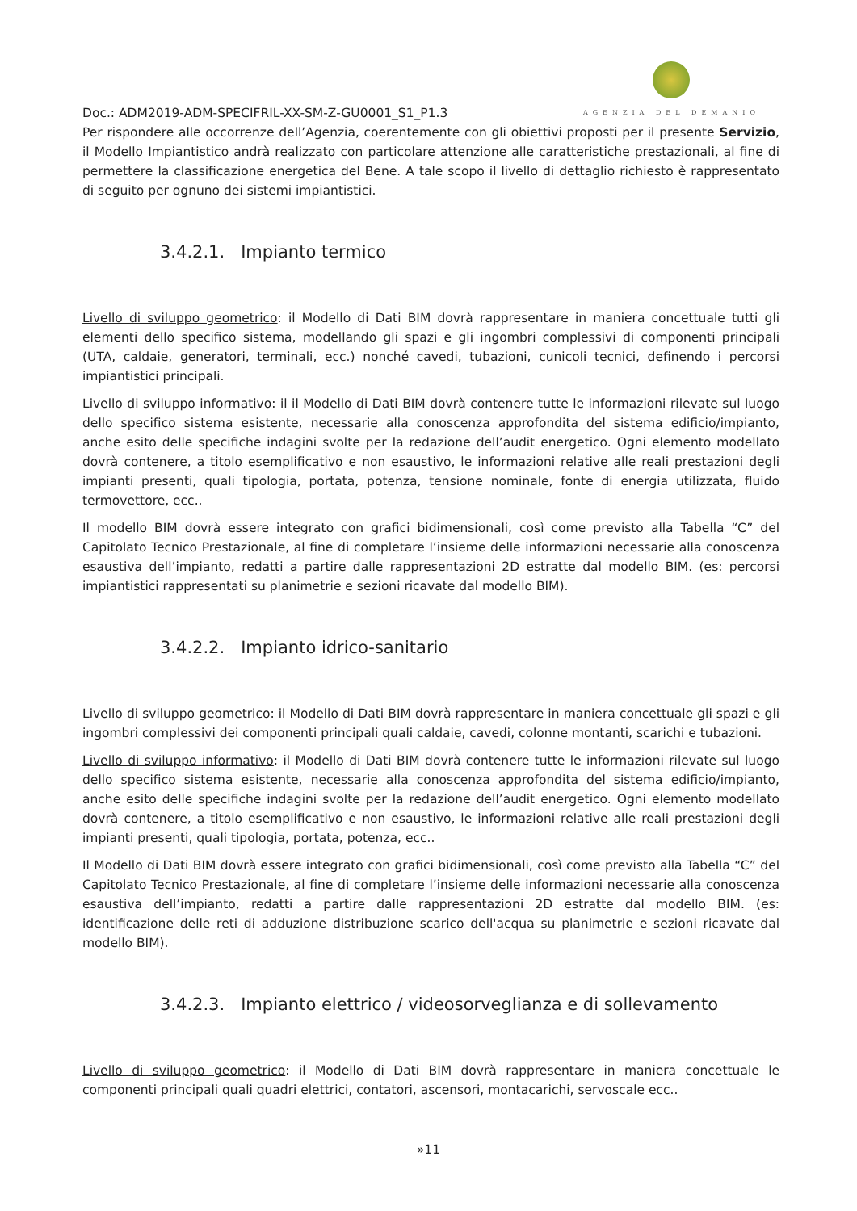Doc.: ADM2019-ADM-SPECIFRIL-XX-SM-Z-GU0001_S1_P1.3
AGENZIA DEL DEMANIO
Per rispondere alle occorrenze dell’Agenzia, coerentemente con gli obiettivi proposti per il presente Servizio, il Modello Impiantistico andrà realizzato con particolare attenzione alle caratteristiche prestazionali, al fine di permettere la classificazione energetica del Bene. A tale scopo il livello di dettaglio richiesto è rappresentato di seguito per ognuno dei sistemi impiantistici.
3.4.2.1. Impianto termico
Livello di sviluppo geometrico: il Modello di Dati BIM dovrà rappresentare in maniera concettuale tutti gli elementi dello specifico sistema, modellando gli spazi e gli ingombri complessivi di componenti principali (UTA, caldaie, generatori, terminali, ecc.) nonché cavedi, tubazioni, cunicoli tecnici, definendo i percorsi impiantistici principali.
Livello di sviluppo informativo: il il Modello di Dati BIM dovrà contenere tutte le informazioni rilevate sul luogo dello specifico sistema esistente, necessarie alla conoscenza approfondita del sistema edificio/impianto, anche esito delle specifiche indagini svolte per la redazione dell’audit energetico. Ogni elemento modellato dovrà contenere, a titolo esemplificativo e non esaustivo, le informazioni relative alle reali prestazioni degli impianti presenti, quali tipologia, portata, potenza, tensione nominale, fonte di energia utilizzata, fluido termovettore, ecc..
Il modello BIM dovrà essere integrato con grafici bidimensionali, così come previsto alla Tabella “C” del Capitolato Tecnico Prestazionale, al fine di completare l’insieme delle informazioni necessarie alla conoscenza esaustiva dell’impianto, redatti a partire dalle rappresentazioni 2D estratte dal modello BIM. (es: percorsi impiantistici rappresentati su planimetrie e sezioni ricavate dal modello BIM).
3.4.2.2. Impianto idrico-sanitario
Livello di sviluppo geometrico: il Modello di Dati BIM dovrà rappresentare in maniera concettuale gli spazi e gli ingombri complessivi dei componenti principali quali caldaie, cavedi, colonne montanti, scarichi e tubazioni.
Livello di sviluppo informativo: il Modello di Dati BIM dovrà contenere tutte le informazioni rilevate sul luogo dello specifico sistema esistente, necessarie alla conoscenza approfondita del sistema edificio/impianto, anche esito delle specifiche indagini svolte per la redazione dell’audit energetico. Ogni elemento modellato dovrà contenere, a titolo esemplificativo e non esaustivo, le informazioni relative alle reali prestazioni degli impianti presenti, quali tipologia, portata, potenza, ecc..
Il Modello di Dati BIM dovrà essere integrato con grafici bidimensionali, così come previsto alla Tabella “C” del Capitolato Tecnico Prestazionale, al fine di completare l’insieme delle informazioni necessarie alla conoscenza esaustiva dell’impianto, redatti a partire dalle rappresentazioni 2D estratte dal modello BIM. (es: identificazione delle reti di adduzione distribuzione scarico dell'acqua su planimetrie e sezioni ricavate dal modello BIM).
3.4.2.3. Impianto elettrico / videosorveglianza e di sollevamento
Livello di sviluppo geometrico: il Modello di Dati BIM dovrà rappresentare in maniera concettuale le componenti principali quali quadri elettrici, contatori, ascensori, montacarichi, servoscale ecc..
»11